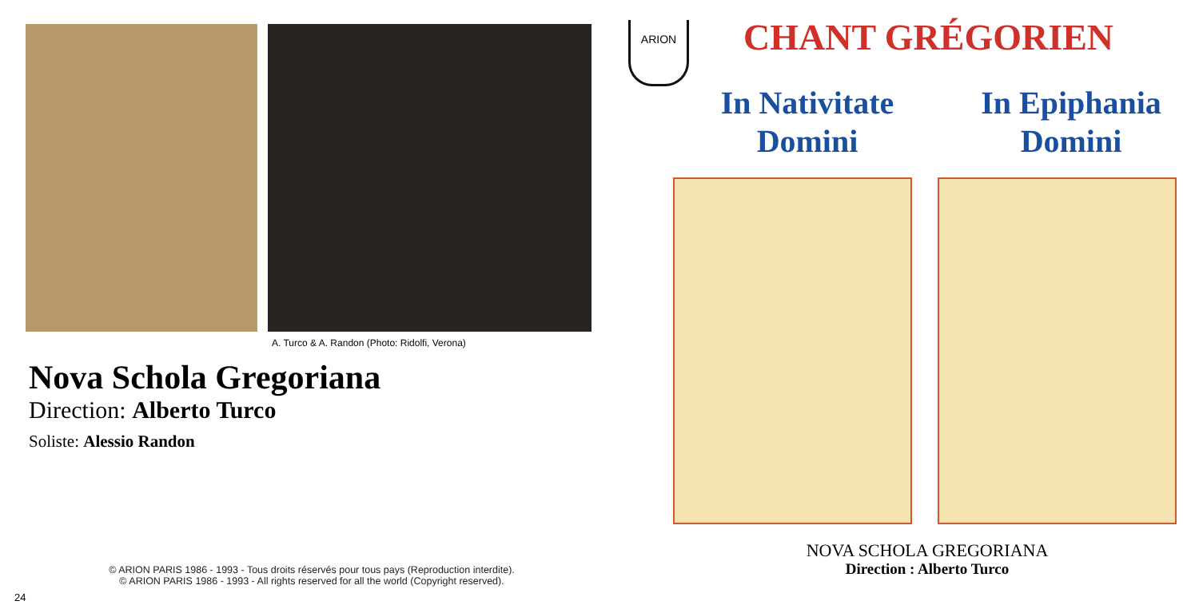A. Turco & A. Randon (Photo: Ridolfi, Verona)
Nova Schola Gregoriana
Direction: Alberto Turco
Soliste: Alessio Randon
© ARION PARIS 1986 - 1993 - Tous droits réservés pour tous pays (Reproduction interdite).
© ARION PARIS 1986 - 1993 - All rights reserved for all the world (Copyright reserved).
24
ARION CHANT GRÉGORIEN
In Nativitate
Domini
In Epiphania
Domini
NOVA SCHOLA GREGORIANA
Direction : Alberto Turco